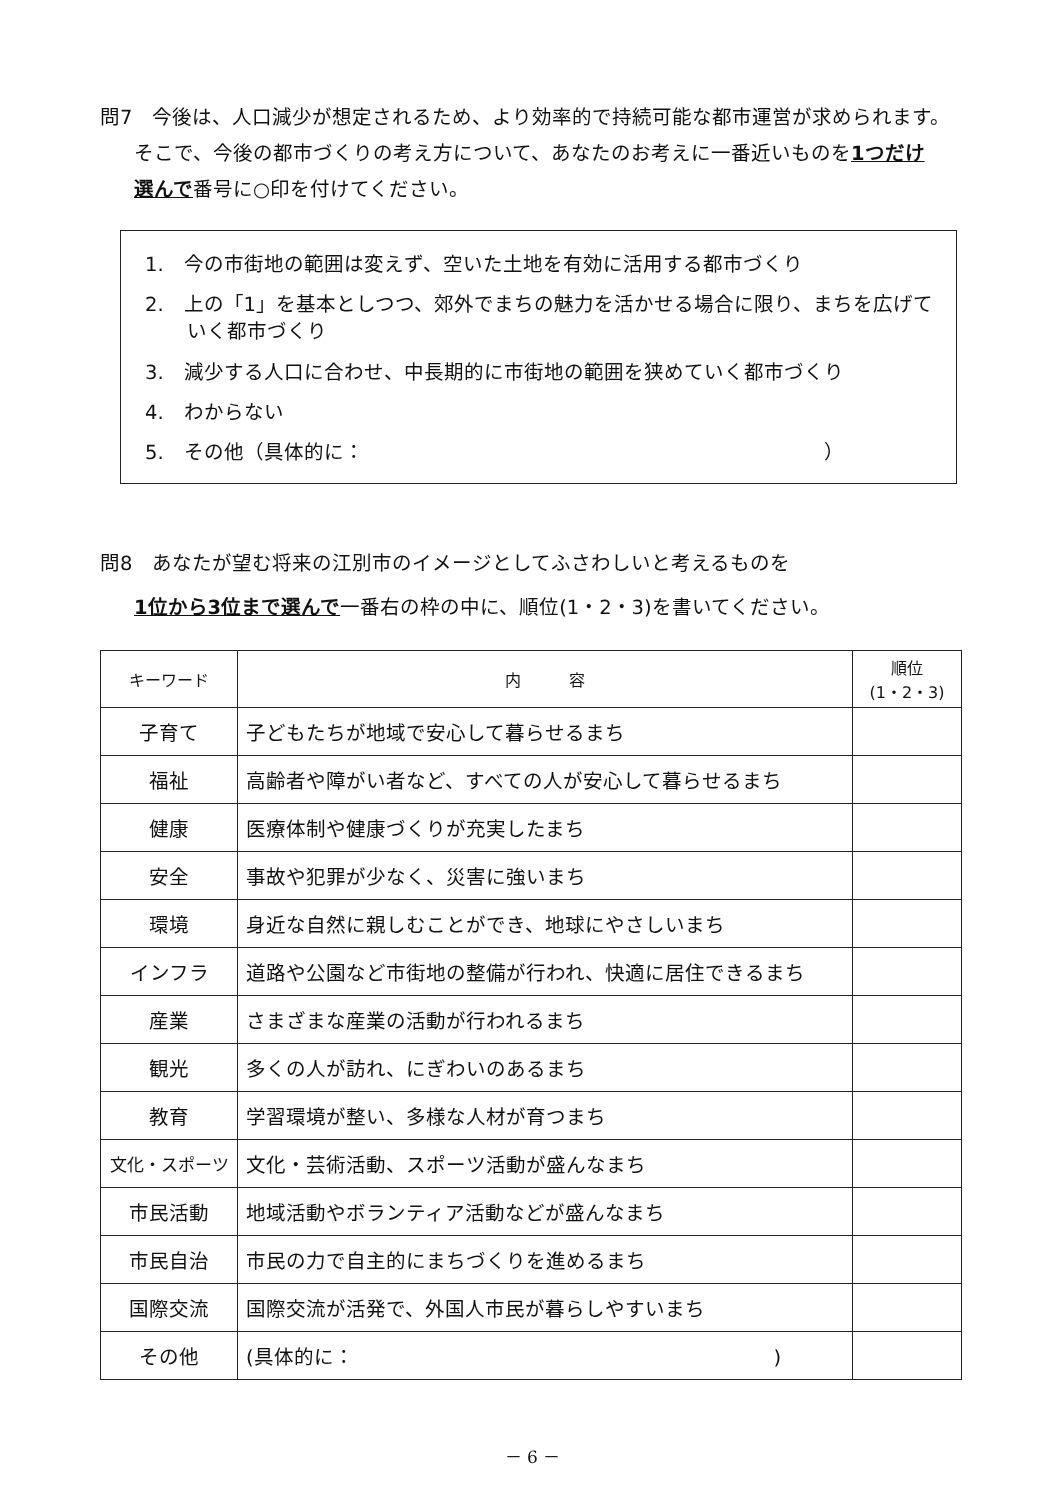問7　今後は、人口減少が想定されるため、より効率的で持続可能な都市運営が求められます。
そこで、今後の都市づくりの考え方について、あなたのお考えに一番近いものを1つだけ
選んで番号に○印を付けてください。
1.　今の市街地の範囲は変えず、空いた土地を有効に活用する都市づくり
2.　上の「1」を基本としつつ、郊外でまちの魅力を活かせる場合に限り、まちを広げて
いく都市づくり
3.　減少する人口に合わせ、中長期的に市街地の範囲を狭めていく都市づくり
4.　わからない
5.　その他（具体的に：　　　　　　　　　　　　　　　　　　　　　　　）
問8　あなたが望む将来の江別市のイメージとしてふさわしいと考えるものを
1位から3位まで選んで一番右の枠の中に、順位(1・2・3)を書いてください。
| キーワード | 内 容 | 順位 (1・2・3) |
| --- | --- | --- |
| 子育て | 子どもたちが地域で安心して暮らせるまち | |
| 福祉 | 高齢者や障がい者など、すべての人が安心して暮らせるまち | |
| 健康 | 医療体制や健康づくりが充実したまち | |
| 安全 | 事故や犯罪が少なく、災害に強いまち | |
| 環境 | 身近な自然に親しむことができ、地球にやさしいまち | |
| インフラ | 道路や公園など市街地の整備が行われ、快適に居住できるまち | |
| 産業 | さまざまな産業の活動が行われるまち | |
| 観光 | 多くの人が訪れ、にぎわいのあるまち | |
| 教育 | 学習環境が整い、多様な人材が育つまち | |
| 文化・スポーツ | 文化・芸術活動、スポーツ活動が盛んなまち | |
| 市民活動 | 地域活動やボランティア活動などが盛んなまち | |
| 市民自治 | 市民の力で自主的にまちづくりを進めるまち | |
| 国際交流 | 国際交流が活発で、外国人市民が暮らしやすいまち | |
| その他 | (具体的に： ) | |
－ 6 －